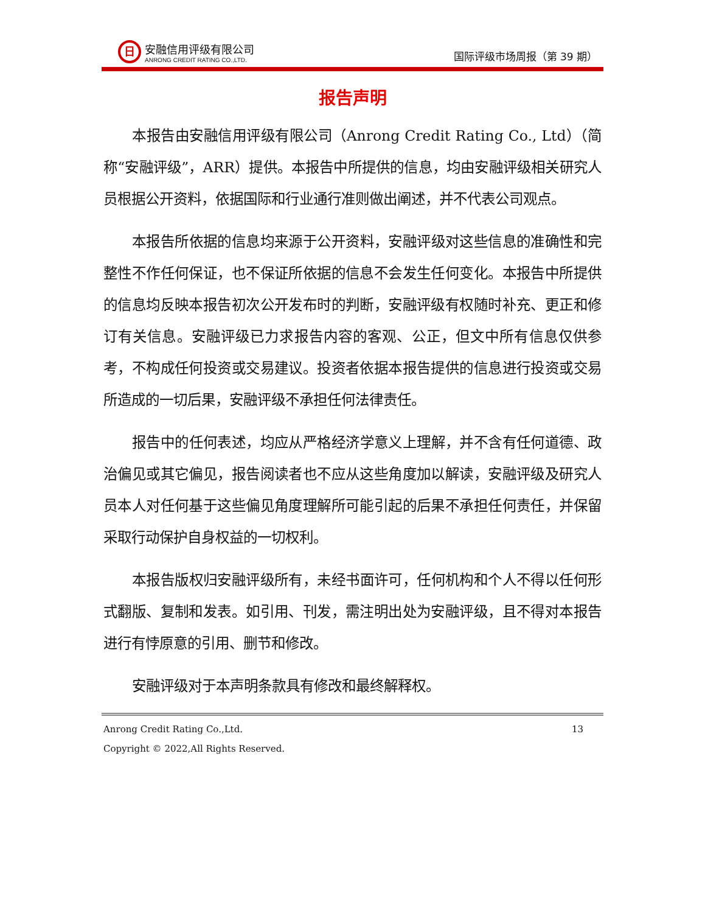日
安融信用评级有限公司
ANRONG CREDIT RATING CO.,LTD.
国际评级市场周报（第 39 期）
报告声明
本报告由安融信用评级有限公司（Anrong Credit Rating Co., Ltd）（简称“安融评级”，ARR）提供。本报告中所提供的信息，均由安融评级相关研究人员根据公开资料，依据国际和行业通行准则做出阐述，并不代表公司观点。
本报告所依据的信息均来源于公开资料，安融评级对这些信息的准确性和完整性不作任何保证，也不保证所依据的信息不会发生任何变化。本报告中所提供的信息均反映本报告初次公开发布时的判断，安融评级有权随时补充、更正和修订有关信息。安融评级已力求报告内容的客观、公正，但文中所有信息仅供参考，不构成任何投资或交易建议。投资者依据本报告提供的信息进行投资或交易所造成的一切后果，安融评级不承担任何法律责任。
报告中的任何表述，均应从严格经济学意义上理解，并不含有任何道德、政治偏见或其它偏见，报告阅读者也不应从这些角度加以解读，安融评级及研究人员本人对任何基于这些偏见角度理解所可能引起的后果不承担任何责任，并保留采取行动保护自身权益的一切权利。
本报告版权归安融评级所有，未经书面许可，任何机构和个人不得以任何形式翻版、复制和发表。如引用、刊发，需注明出处为安融评级，且不得对本报告进行有悖原意的引用、删节和修改。
安融评级对于本声明条款具有修改和最终解释权。
Anrong Credit Rating Co.,Ltd. 13
Copyright © 2022,All Rights Reserved.